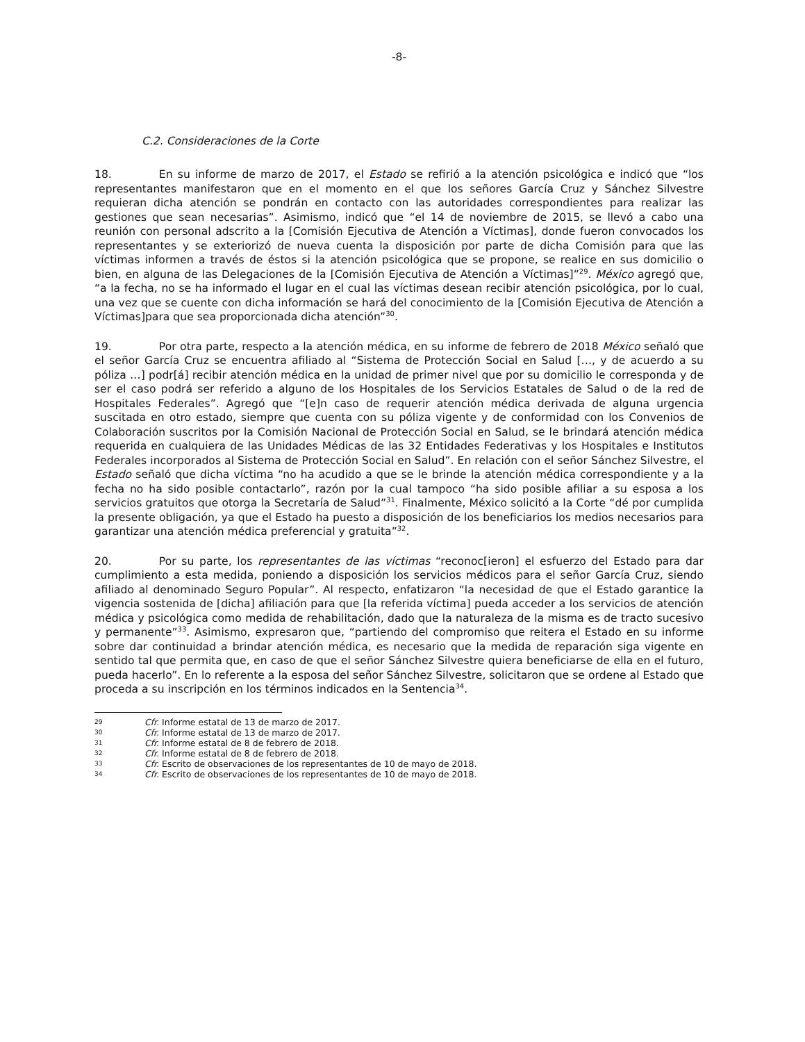-8-
C.2. Consideraciones de la Corte
18. En su informe de marzo de 2017, el Estado se refirió a la atención psicológica e indicó que “los representantes manifestaron que en el momento en el que los señores García Cruz y Sánchez Silvestre requieran dicha atención se pondrán en contacto con las autoridades correspondientes para realizar las gestiones que sean necesarias”. Asimismo, indicó que “el 14 de noviembre de 2015, se llevó a cabo una reunión con personal adscrito a la [Comisión Ejecutiva de Atención a Víctimas], donde fueron convocados los representantes y se exteriorizó de nueva cuenta la disposición por parte de dicha Comisión para que las víctimas informen a través de éstos si la atención psicológica que se propone, se realice en sus domicilio o bien, en alguna de las Delegaciones de la [Comisión Ejecutiva de Atención a Víctimas]”<sup>29</sup>. México agregó que, “a la fecha, no se ha informado el lugar en el cual las víctimas desean recibir atención psicológica, por lo cual, una vez que se cuente con dicha información se hará del conocimiento de la [Comisión Ejecutiva de Atención a Víctimas]para que sea proporcionada dicha atención”<sup>30</sup>.
19. Por otra parte, respecto a la atención médica, en su informe de febrero de 2018 México señaló que el señor García Cruz se encuentra afiliado al “Sistema de Protección Social en Salud […, y de acuerdo a su póliza …] podr[á] recibir atención médica en la unidad de primer nivel que por su domicilio le corresponda y de ser el caso podrá ser referido a alguno de los Hospitales de los Servicios Estatales de Salud o de la red de Hospitales Federales”. Agregó que “[e]n caso de requerir atención médica derivada de alguna urgencia suscitada en otro estado, siempre que cuenta con su póliza vigente y de conformidad con los Convenios de Colaboración suscritos por la Comisión Nacional de Protección Social en Salud, se le brindará atención médica requerida en cualquiera de las Unidades Médicas de las 32 Entidades Federativas y los Hospitales e Institutos Federales incorporados al Sistema de Protección Social en Salud”. En relación con el señor Sánchez Silvestre, el Estado señaló que dicha víctima “no ha acudido a que se le brinde la atención médica correspondiente y a la fecha no ha sido posible contactarlo”, razón por la cual tampoco “ha sido posible afiliar a su esposa a los servicios gratuitos que otorga la Secretaría de Salud”<sup>31</sup>. Finalmente, México solicitó a la Corte “dé por cumplida la presente obligación, ya que el Estado ha puesto a disposición de los beneficiarios los medios necesarios para garantizar una atención médica preferencial y gratuita”<sup>32</sup>.
20. Por su parte, los representantes de las víctimas “reconoc[ieron] el esfuerzo del Estado para dar cumplimiento a esta medida, poniendo a disposición los servicios médicos para el señor García Cruz, siendo afiliado al denominado Seguro Popular”. Al respecto, enfatizaron “la necesidad de que el Estado garantice la vigencia sostenida de [dicha] afiliación para que [la referida víctima] pueda acceder a los servicios de atención médica y psicológica como medida de rehabilitación, dado que la naturaleza de la misma es de tracto sucesivo y permanente”<sup>33</sup>. Asimismo, expresaron que, “partiendo del compromiso que reitera el Estado en su informe sobre dar continuidad a brindar atención médica, es necesario que la medida de reparación siga vigente en sentido tal que permita que, en caso de que el señor Sánchez Silvestre quiera beneficiarse de ella en el futuro, pueda hacerlo”. En lo referente a la esposa del señor Sánchez Silvestre, solicitaron que se ordene al Estado que proceda a su inscripción en los términos indicados en la Sentencia<sup>34</sup>.
29 Cfr. Informe estatal de 13 de marzo de 2017.
30 Cfr. Informe estatal de 13 de marzo de 2017.
31 Cfr. Informe estatal de 8 de febrero de 2018.
32 Cfr. Informe estatal de 8 de febrero de 2018.
33 Cfr. Escrito de observaciones de los representantes de 10 de mayo de 2018.
34 Cfr. Escrito de observaciones de los representantes de 10 de mayo de 2018.